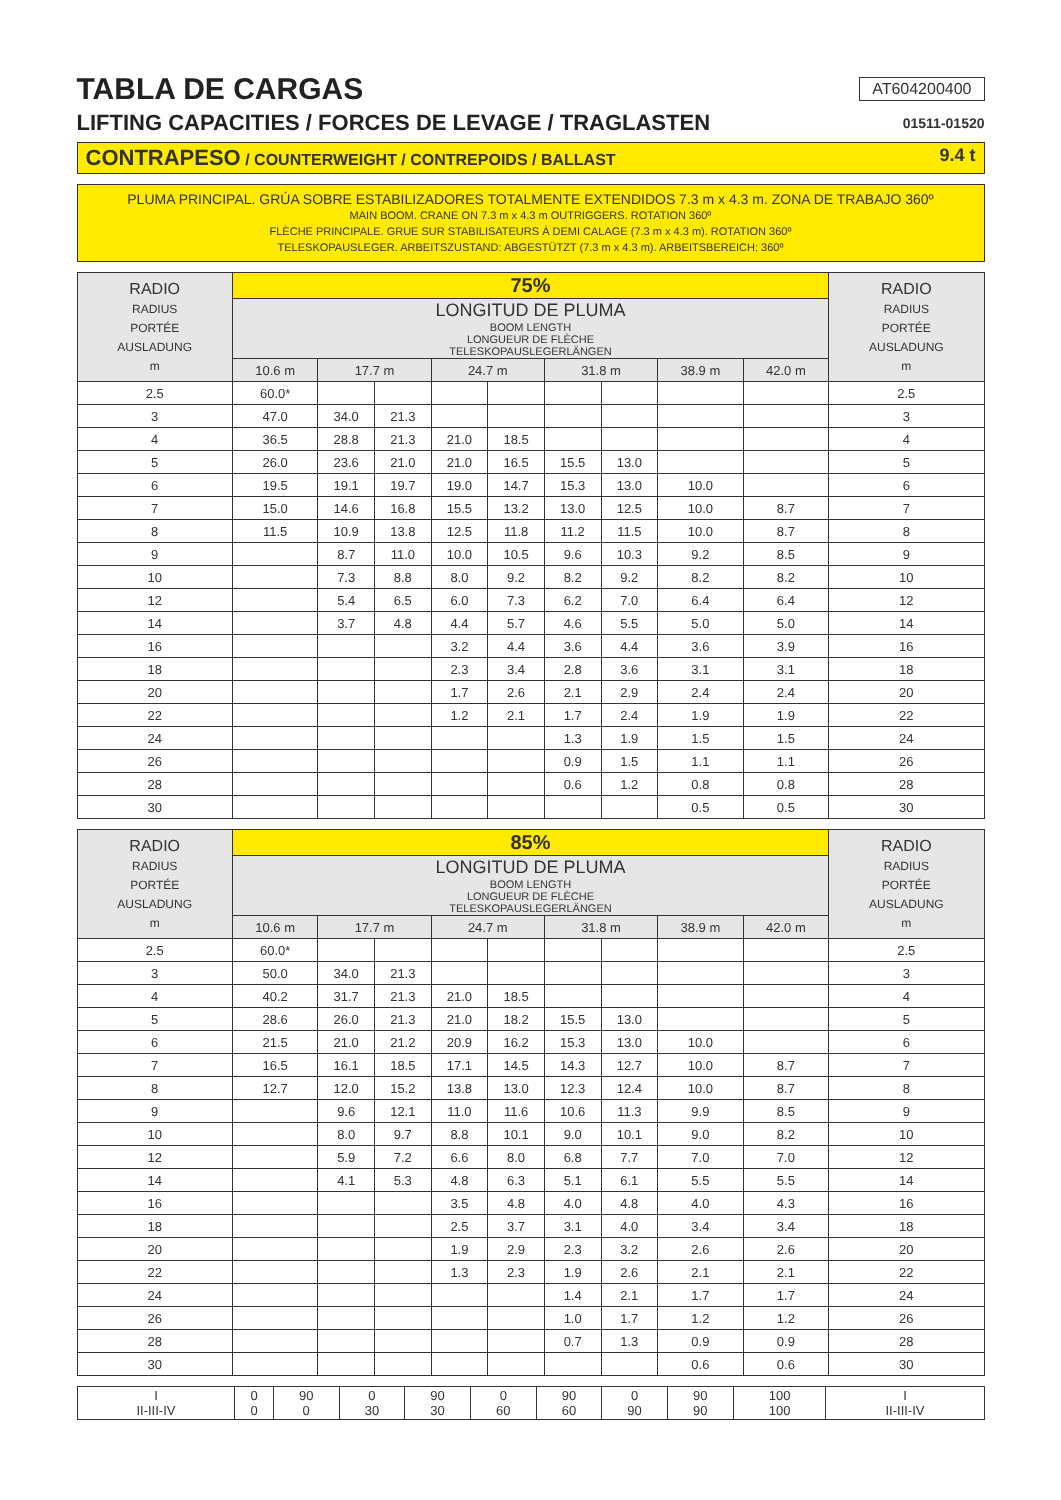TABLA DE CARGAS
AT604200400
LIFTING CAPACITIES / FORCES DE LEVAGE / TRAGLASTEN
01511-01520
CONTRAPESO / COUNTERWEIGHT / CONTREPOIDS / BALLAST 9.4 t
PLUMA PRINCIPAL. GRÚA SOBRE ESTABILIZADORES TOTALMENTE EXTENDIDOS 7.3 m x 4.3 m. ZONA DE TRABAJO 360º
MAIN BOOM. CRANE ON 7.3 m x 4.3 m OUTRIGGERS. ROTATION 360º
FLÈCHE PRINCIPALE. GRUE SUR STABILISATEURS À DEMI CALAGE (7.3 m x 4.3 m). ROTATION 360º
TELESKOPAUSLEGER. ARBEITSZUSTAND: ABGESTÜTZT (7.3 m x 4.3 m). ARBEITSBEREICH: 360º
| RADIO RADIUS PORTÉE AUSLADUNG m | 75% | | | | | | | | | RADIO RADIUS PORTÉE AUSLADUNG m |
| --- | --- | --- | --- | --- | --- | --- | --- | --- | --- | --- |
| | LONGITUD DE PLUMA BOOM LENGTH LONGUEUR DE FLÈCHE TELESKOPAUSLEGERLÄNGEN | | | | | | | | | |
| | 10.6 m | 17.7 m | | 24.7 m | | 31.8 m | | 38.9 m | 42.0 m | |
| 2.5 | 60.0* | | | | | | | | | 2.5 |
| 3 | 47.0 | 34.0 | 21.3 | | | | | | | 3 |
| 4 | 36.5 | 28.8 | 21.3 | 21.0 | 18.5 | | | | | 4 |
| 5 | 26.0 | 23.6 | 21.0 | 21.0 | 16.5 | 15.5 | 13.0 | | | 5 |
| 6 | 19.5 | 19.1 | 19.7 | 19.0 | 14.7 | 15.3 | 13.0 | 10.0 | | 6 |
| 7 | 15.0 | 14.6 | 16.8 | 15.5 | 13.2 | 13.0 | 12.5 | 10.0 | 8.7 | 7 |
| 8 | 11.5 | 10.9 | 13.8 | 12.5 | 11.8 | 11.2 | 11.5 | 10.0 | 8.7 | 8 |
| 9 | | 8.7 | 11.0 | 10.0 | 10.5 | 9.6 | 10.3 | 9.2 | 8.5 | 9 |
| 10 | | 7.3 | 8.8 | 8.0 | 9.2 | 8.2 | 9.2 | 8.2 | 8.2 | 10 |
| 12 | | 5.4 | 6.5 | 6.0 | 7.3 | 6.2 | 7.0 | 6.4 | 6.4 | 12 |
| 14 | | 3.7 | 4.8 | 4.4 | 5.7 | 4.6 | 5.5 | 5.0 | 5.0 | 14 |
| 16 | | | | 3.2 | 4.4 | 3.6 | 4.4 | 3.6 | 3.9 | 16 |
| 18 | | | | 2.3 | 3.4 | 2.8 | 3.6 | 3.1 | 3.1 | 18 |
| 20 | | | | 1.7 | 2.6 | 2.1 | 2.9 | 2.4 | 2.4 | 20 |
| 22 | | | | 1.2 | 2.1 | 1.7 | 2.4 | 1.9 | 1.9 | 22 |
| 24 | | | | | | 1.3 | 1.9 | 1.5 | 1.5 | 24 |
| 26 | | | | | | 0.9 | 1.5 | 1.1 | 1.1 | 26 |
| 28 | | | | | | 0.6 | 1.2 | 0.8 | 0.8 | 28 |
| 30 | | | | | | | | 0.5 | 0.5 | 30 |
| RADIO RADIUS PORTÉE AUSLADUNG m | 85% | | | | | | | | | RADIO RADIUS PORTÉE AUSLADUNG m |
| --- | --- | --- | --- | --- | --- | --- | --- | --- | --- | --- |
| | LONGITUD DE PLUMA BOOM LENGTH LONGUEUR DE FLÈCHE TELESKOPAUSLEGERLÄNGEN | | | | | | | | | |
| | 10.6 m | 17.7 m | | 24.7 m | | 31.8 m | | 38.9 m | 42.0 m | |
| 2.5 | 60.0* | | | | | | | | | 2.5 |
| 3 | 50.0 | 34.0 | 21.3 | | | | | | | 3 |
| 4 | 40.2 | 31.7 | 21.3 | 21.0 | 18.5 | | | | | 4 |
| 5 | 28.6 | 26.0 | 21.3 | 21.0 | 18.2 | 15.5 | 13.0 | | | 5 |
| 6 | 21.5 | 21.0 | 21.2 | 20.9 | 16.2 | 15.3 | 13.0 | 10.0 | | 6 |
| 7 | 16.5 | 16.1 | 18.5 | 17.1 | 14.5 | 14.3 | 12.7 | 10.0 | 8.7 | 7 |
| 8 | 12.7 | 12.0 | 15.2 | 13.8 | 13.0 | 12.3 | 12.4 | 10.0 | 8.7 | 8 |
| 9 | | 9.6 | 12.1 | 11.0 | 11.6 | 10.6 | 11.3 | 9.9 | 8.5 | 9 |
| 10 | | 8.0 | 9.7 | 8.8 | 10.1 | 9.0 | 10.1 | 9.0 | 8.2 | 10 |
| 12 | | 5.9 | 7.2 | 6.6 | 8.0 | 6.8 | 7.7 | 7.0 | 7.0 | 12 |
| 14 | | 4.1 | 5.3 | 4.8 | 6.3 | 5.1 | 6.1 | 5.5 | 5.5 | 14 |
| 16 | | | | 3.5 | 4.8 | 4.0 | 4.8 | 4.0 | 4.3 | 16 |
| 18 | | | | 2.5 | 3.7 | 3.1 | 4.0 | 3.4 | 3.4 | 18 |
| 20 | | | | 1.9 | 2.9 | 2.3 | 3.2 | 2.6 | 2.6 | 20 |
| 22 | | | | 1.3 | 2.3 | 1.9 | 2.6 | 2.1 | 2.1 | 22 |
| 24 | | | | | | 1.4 | 2.1 | 1.7 | 1.7 | 24 |
| 26 | | | | | | 1.0 | 1.7 | 1.2 | 1.2 | 26 |
| 28 | | | | | | 0.7 | 1.3 | 0.9 | 0.9 | 28 |
| 30 | | | | | | | | 0.6 | 0.6 | 30 |
| I II-III-IV | 0 0 | 90 0 | 0 30 | 90 30 | 0 60 | 90 60 | 0 90 | 90 90 | 100 100 | I II-III-IV |